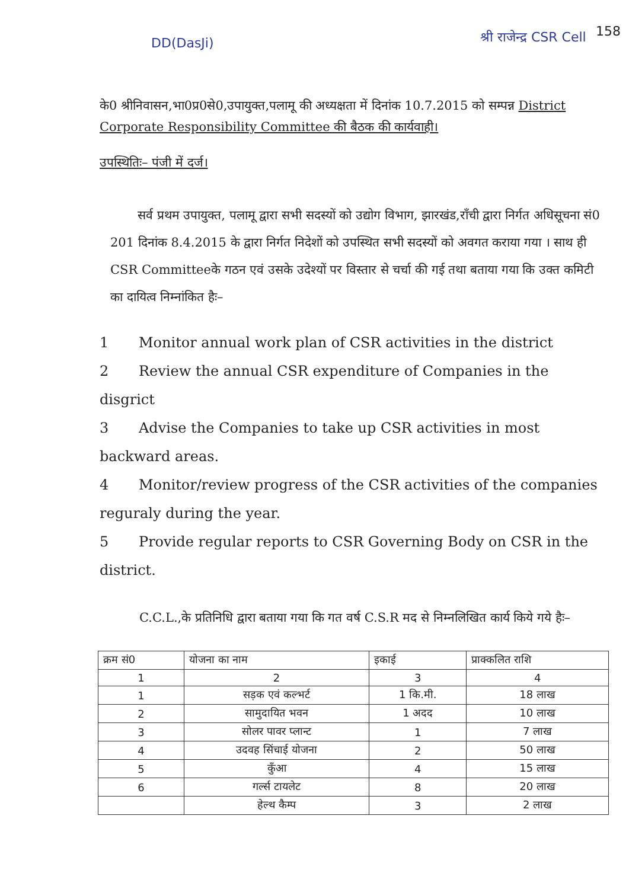DD(DasJi) श्री राजेन्द्र CSR Cell 158
के0 श्रीनिवासन,भा0प्र0से0,उपायुक्त,पलामू की अध्यक्षता में दिनांक 10.7.2015 को सम्पन्न District Corporate Responsibility Committee की बैठक की कार्यवाही।
उपस्थितिः– पंजी में दर्ज।
सर्व प्रथम उपायुक्त, पलामू द्वारा सभी सदस्यों को उद्योग विभाग, झारखंड,रॉंची द्वारा निर्गत अधिसूचना सं0 201 दिनांक 8.4.2015 के द्वारा निर्गत निदेशों को उपस्थित सभी सदस्यों को अवगत कराया गया । साथ ही CSR Committeeके गठन एवं उसके उदेश्यों पर विस्तार से चर्चा की गई तथा बताया गया कि उक्त कमिटी का दायित्व निम्नांकित हैः–
1 Monitor annual work plan of CSR activities in the district
2 Review the annual CSR expenditure of Companies in the disgrict
3 Advise the Companies to take up CSR activities in most backward areas.
4 Monitor/review progress of the CSR activities of the companies reguraly during the year.
5 Provide regular reports to CSR Governing Body on CSR in the district.
C.C.L.,के प्रतिनिधि द्वारा बताया गया कि गत वर्ष C.S.R मद से निम्नलिखित कार्य किये गये हैः–
| क्रम सं0 | योजना का नाम | इकाई | प्राक्कलित राशि |
| --- | --- | --- | --- |
| 1 | 2 | 3 | 4 |
| 1 | सड़क एवं कल्भर्ट | 1 कि.मी. | 18 लाख |
| 2 | सामुदायित भवन | 1 अदद | 10 लाख |
| 3 | सोलर पावर प्लान्ट | 1 | 7 लाख |
| 4 | उदवह सिंचाई योजना | 2 | 50 लाख |
| 5 | कुँआ | 4 | 15 लाख |
| 6 | गर्ल्स टायलेट | 8 | 20 लाख |
| | हेल्थ कैम्प | 3 | 2 लाख |